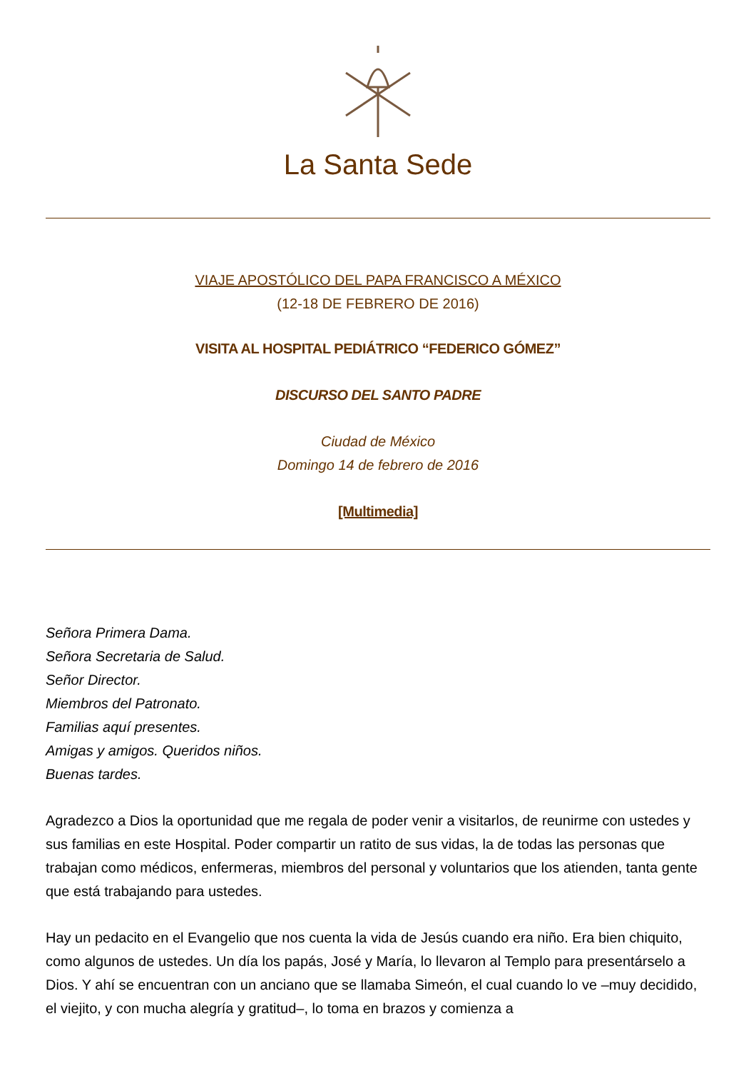La Santa Sede
VIAJE APOSTÓLICO DEL PAPA FRANCISCO A MÉXICO
(12-18 DE FEBRERO DE 2016)
VISITA AL HOSPITAL PEDIÁTRICO “FEDERICO GÓMEZ”
DISCURSO DEL SANTO PADRE
Ciudad de México
Domingo 14 de febrero de 2016
[Multimedia]
Señora Primera Dama.
Señora Secretaria de Salud.
Señor Director.
Miembros del Patronato.
Familias aquí presentes.
Amigas y amigos. Queridos niños.
Buenas tardes.
Agradezco a Dios la oportunidad que me regala de poder venir a visitarlos, de reunirme con ustedes y sus familias en este Hospital. Poder compartir un ratito de sus vidas, la de todas las personas que trabajan como médicos, enfermeras, miembros del personal y voluntarios que los atienden, tanta gente que está trabajando para ustedes.
Hay un pedacito en el Evangelio que nos cuenta la vida de Jesús cuando era niño. Era bien chiquito, como algunos de ustedes. Un día los papás, José y María, lo llevaron al Templo para presentárselo a Dios. Y ahí se encuentran con un anciano que se llamaba Simeón, el cual cuando lo ve –muy decidido, el viejito, y con mucha alegría y gratitud–, lo toma en brazos y comienza a